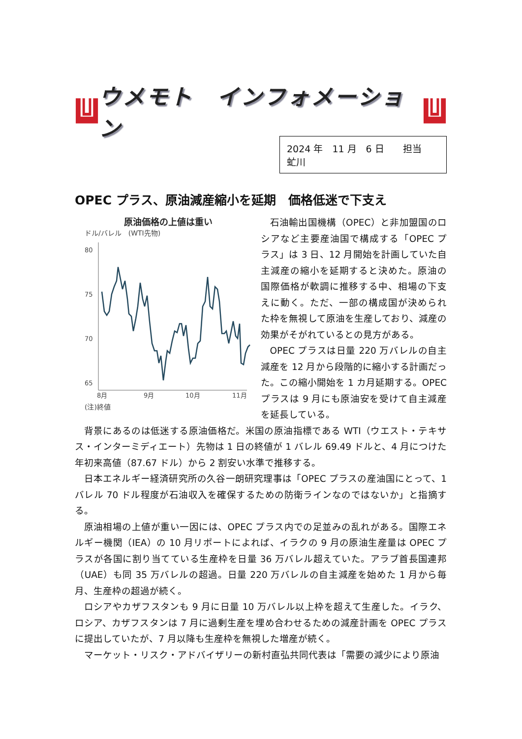ウメモト　インフォメーション
2024 年　11 月　6 日　　担当　虻川
OPEC プラス、原油減産縮小を延期　価格低迷で下支え
原油価格の上値は重い
ドル/バレル　(WTI先物)
80
75
70
65
8月
9月
10月
11月
(注)終値
石油輸出国機構（OPEC）と非加盟国のロシアなど主要産油国で構成する「OPEC プラス」は 3 日、12 月開始を計画していた自主減産の縮小を延期すると決めた。原油の国際価格が軟調に推移する中、相場の下支えに動く。ただ、一部の構成国が決められた枠を無視して原油を生産しており、減産の効果がそがれているとの見方がある。
OPEC プラスは日量 220 万バレルの自主減産を 12 月から段階的に縮小する計画だった。この縮小開始を 1 カ月延期する。OPEC プラスは 9 月にも原油安を受けて自主減産を延長している。
背景にあるのは低迷する原油価格だ。米国の原油指標である WTI（ウエスト・テキサス・インターミディエート）先物は 1 日の終値が 1 バレル 69.49 ドルと、4 月につけた年初来高値（87.67 ドル）から 2 割安い水準で推移する。
日本エネルギー経済研究所の久谷一朗研究理事は「OPEC プラスの産油国にとって、1 バレル 70 ドル程度が石油収入を確保するための防衛ラインなのではないか」と指摘する。
原油相場の上値が重い一因には、OPEC プラス内での足並みの乱れがある。国際エネルギー機関（IEA）の 10 月リポートによれば、イラクの 9 月の原油生産量は OPEC プラスが各国に割り当てている生産枠を日量 36 万バレル超えていた。アラブ首長国連邦（UAE）も同 35 万バレルの超過。日量 220 万バレルの自主減産を始めた 1 月から毎月、生産枠の超過が続く。
ロシアやカザフスタンも 9 月に日量 10 万バレル以上枠を超えて生産した。イラク、ロシア、カザフスタンは 7 月に過剰生産を埋め合わせるための減産計画を OPEC プラスに提出していたが、7 月以降も生産枠を無視した増産が続く。
マーケット・リスク・アドバイザリーの新村直弘共同代表は「需要の減少により原油